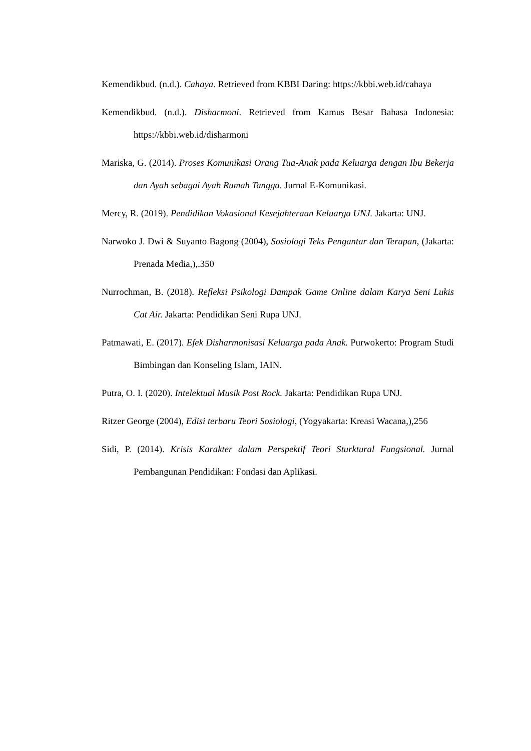Kemendikbud. (n.d.). Cahaya. Retrieved from KBBI Daring: https://kbbi.web.id/cahaya
Kemendikbud. (n.d.). Disharmoni. Retrieved from Kamus Besar Bahasa Indonesia: https://kbbi.web.id/disharmoni
Mariska, G. (2014). Proses Komunikasi Orang Tua-Anak pada Keluarga dengan Ibu Bekerja dan Ayah sebagai Ayah Rumah Tangga. Jurnal E-Komunikasi.
Mercy, R. (2019). Pendidikan Vokasional Kesejahteraan Keluarga UNJ. Jakarta: UNJ.
Narwoko J. Dwi & Suyanto Bagong (2004), Sosiologi Teks Pengantar dan Terapan, (Jakarta: Prenada Media,),.350
Nurrochman, B. (2018). Refleksi Psikologi Dampak Game Online dalam Karya Seni Lukis Cat Air. Jakarta: Pendidikan Seni Rupa UNJ.
Patmawati, E. (2017). Efek Disharmonisasi Keluarga pada Anak. Purwokerto: Program Studi Bimbingan dan Konseling Islam, IAIN.
Putra, O. I. (2020). Intelektual Musik Post Rock. Jakarta: Pendidikan Rupa UNJ.
Ritzer George (2004), Edisi terbaru Teori Sosiologi, (Yogyakarta: Kreasi Wacana,),256
Sidi, P. (2014). Krisis Karakter dalam Perspektif Teori Sturktural Fungsional. Jurnal Pembangunan Pendidikan: Fondasi dan Aplikasi.